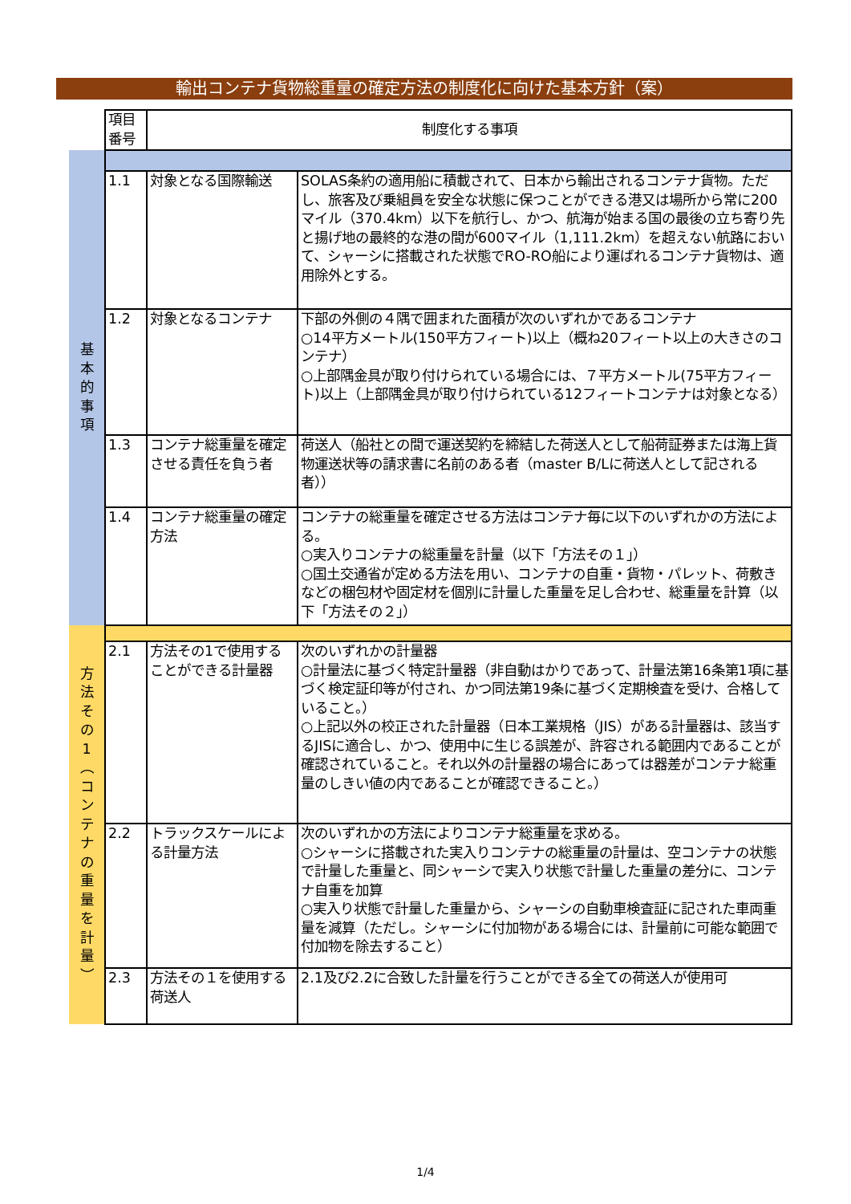輸出コンテナ貨物総重量の確定方法の制度化に向けた基本方針（案）
| | 項目 番号 | 制度化する事項 | |
| 基 本 的 事 項 | | | |
| | 1.1 | 対象となる国際輸送 | SOLAS条約の適用船に積載されて、日本から輸出されるコンテナ貨物。ただし、旅客及び乗組員を安全な状態に保つことができる港又は場所から常に200マイル（370.4km）以下を航行し、かつ、航海が始まる国の最後の立ち寄り先と揚げ地の最終的な港の間が600マイル（1,111.2km）を超えない航路において、シャーシに搭載された状態でRO-RO船により運ばれるコンテナ貨物は、適用除外とする。 |
| | 1.2 | 対象となるコンテナ | 下部の外側の４隅で囲まれた面積が次のいずれかであるコンテナ ○14平方メートル(150平方フィート)以上（概ね20フィート以上の大きさのコンテナ） ○上部隅金具が取り付けられている場合には、７平方メートル(75平方フィート)以上（上部隅金具が取り付けられている12フィートコンテナは対象となる） |
| | 1.3 | コンテナ総重量を確定させる責任を負う者 | 荷送人（船社との間で運送契約を締結した荷送人として船荷証券または海上貨物運送状等の請求書に名前のある者（master B/Lに荷送人として記される者）） |
| | 1.4 | コンテナ総重量の確定方法 | コンテナの総重量を確定させる方法はコンテナ毎に以下のいずれかの方法による。 ○実入りコンテナの総重量を計量（以下「方法その１」） ○国土交通省が定める方法を用い、コンテナの自重・貨物・パレット、荷敷きなどの梱包材や固定材を個別に計量した重量を足し合わせ、総重量を計算（以下「方法その２」） |
| 方 法 そ の 1 ︵ コ ン テ ナ の 重 量 を 計 量 ︶ | | | |
| | 2.1 | 方法その1で使用することができる計量器 | 次のいずれかの計量器 ○計量法に基づく特定計量器（非自動はかりであって、計量法第16条第1項に基づく検定証印等が付され、かつ同法第19条に基づく定期検査を受け、合格していること。） ○上記以外の校正された計量器（日本工業規格（JIS）がある計量器は、該当するJISに適合し、かつ、使用中に生じる誤差が、許容される範囲内であることが確認されていること。それ以外の計量器の場合にあっては器差がコンテナ総重量のしきい値の内であることが確認できること。） |
| | 2.2 | トラックスケールによる計量方法 | 次のいずれかの方法によりコンテナ総重量を求める。 ○シャーシに搭載された実入りコンテナの総重量の計量は、空コンテナの状態で計量した重量と、同シャーシで実入り状態で計量した重量の差分に、コンテナ自重を加算 ○実入り状態で計量した重量から、シャーシの自動車検査証に記された車両重量を減算（ただし。シャーシに付加物がある場合には、計量前に可能な範囲で付加物を除去すること） |
| | 2.3 | 方法その１を使用する荷送人 | 2.1及び2.2に合致した計量を行うことができる全ての荷送人が使用可 |
1/4